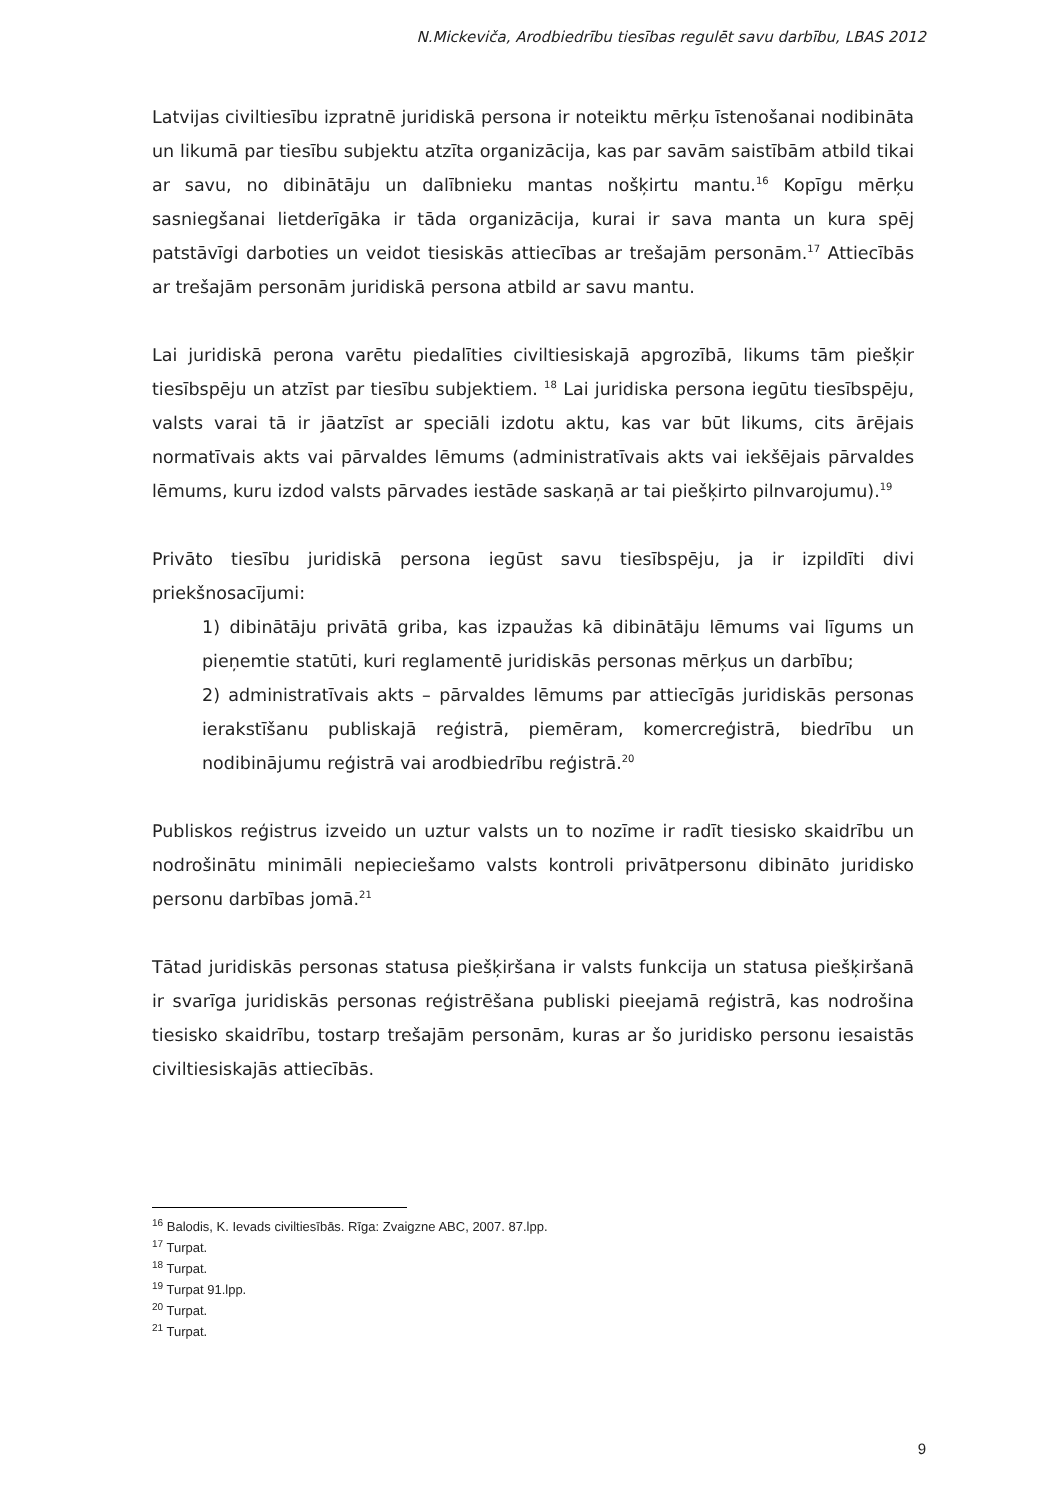N.Mickeviča, Arodbiedrību tiesības regulēt savu darbību, LBAS 2012
Latvijas civiltiesību izpratnē juridiskā persona ir noteiktu mērķu īstenošanai nodibināta un likumā par tiesību subjektu atzīta organizācija, kas par savām saistībām atbild tikai ar savu, no dibinātāju un dalībnieku mantas nošķirtu mantu.<sup>16</sup> Kopīgu mērķu sasniegšanai lietderīgāka ir tāda organizācija, kurai ir sava manta un kura spēj patstāvīgi darboties un veidot tiesiskās attiecības ar trešajām personām.<sup>17</sup> Attiecībās ar trešajām personām juridiskā persona atbild ar savu mantu.
Lai juridiskā perona varētu piedalīties civiltiesiskajā apgrozībā, likums tām piešķir tiesībspēju un atzīst par tiesību subjektiem. <sup>18</sup> Lai juridiska persona iegūtu tiesībspēju, valsts varai tā ir jāatzīst ar speciāli izdotu aktu, kas var būt likums, cits ārējais normatīvais akts vai pārvaldes lēmums (administratīvais akts vai iekšējais pārvaldes lēmums, kuru izdod valsts pārvades iestāde saskaņā ar tai piešķirto pilnvarojumu).<sup>19</sup>
Privāto tiesību juridiskā persona iegūst savu tiesībspēju, ja ir izpildīti divi priekšnosacījumi:
1) dibinātāju privātā griba, kas izpaužas kā dibinātāju lēmums vai līgums un pieņemtie statūti, kuri reglamentē juridiskās personas mērķus un darbību;
2) administratīvais akts – pārvaldes lēmums par attiecīgās juridiskās personas ierakstīšanu publiskajā reģistrā, piemēram, komercreģistrā, biedrību un nodibinājumu reģistrā vai arodbiedrību reģistrā.<sup>20</sup>
Publiskos reģistrus izveido un uztur valsts un to nozīme ir radīt tiesisko skaidrību un nodrošinātu minimāli nepieciešamo valsts kontroli privātpersonu dibināto juridisko personu darbības jomā.<sup>21</sup>
Tātad juridiskās personas statusa piešķiršana ir valsts funkcija un statusa piešķiršanā ir svarīga juridiskās personas reģistrēšana publiski pieejamā reģistrā, kas nodrošina tiesisko skaidrību, tostarp trešajām personām, kuras ar šo juridisko personu iesaistās civiltiesiskajās attiecībās.
<sup>16</sup> Balodis, K. Ievads civiltiesībās. Rīga: Zvaigzne ABC, 2007. 87.lpp.
<sup>17</sup> Turpat.
<sup>18</sup> Turpat.
<sup>19</sup> Turpat 91.lpp.
<sup>20</sup> Turpat.
<sup>21</sup> Turpat.
9